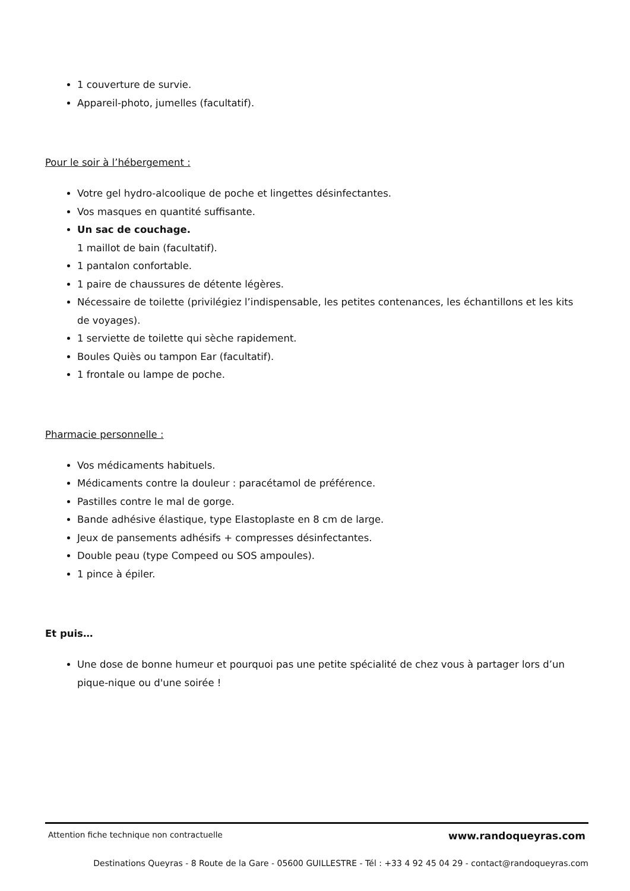1 couverture de survie.
Appareil-photo, jumelles (facultatif).
Pour le soir à l’hébergement :
Votre gel hydro-alcoolique de poche et lingettes désinfectantes.
Vos masques en quantité suffisante.
Un sac de couchage.
1 maillot de bain (facultatif).
1 pantalon confortable.
1 paire de chaussures de détente légères.
Nécessaire de toilette (privilégiez l’indispensable, les petites contenances, les échantillons et les kits de voyages).
1 serviette de toilette qui sèche rapidement.
Boules Quiès ou tampon Ear (facultatif).
1 frontale ou lampe de poche.
Pharmacie personnelle :
Vos médicaments habituels.
Médicaments contre la douleur : paracétamol de préférence.
Pastilles contre le mal de gorge.
Bande adhésive élastique, type Elastoplaste en 8 cm de large.
Jeux de pansements adhésifs + compresses désinfectantes.
Double peau (type Compeed ou SOS ampoules).
1 pince à épiler.
Et puis…
Une dose de bonne humeur et pourquoi pas une petite spécialité de chez vous à partager lors d’un pique-nique ou d'une soirée !
Attention fiche technique non contractuelle www.randoqueyras.com
Destinations Queyras - 8 Route de la Gare - 05600 GUILLESTRE - Tél : +33 4 92 45 04 29 - contact@randoqueyras.com